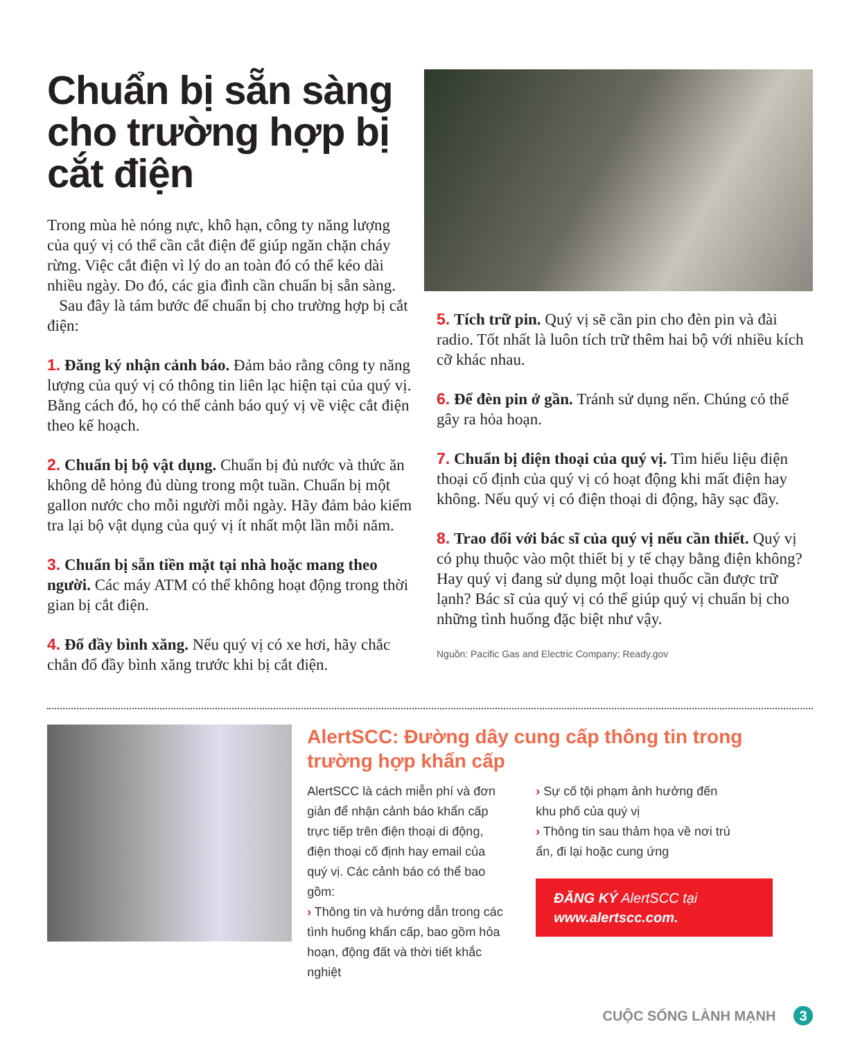Chuẩn bị sẵn sàng cho trường hợp bị cắt điện
Trong mùa hè nóng nực, khô hạn, công ty năng lượng của quý vị có thể cần cắt điện để giúp ngăn chặn cháy rừng. Việc cắt điện vì lý do an toàn đó có thể kéo dài nhiều ngày. Do đó, các gia đình cần chuẩn bị sẵn sàng.
Sau đây là tám bước để chuẩn bị cho trường hợp bị cắt điện:
1. Đăng ký nhận cảnh báo. Đảm bảo rằng công ty năng lượng của quý vị có thông tin liên lạc hiện tại của quý vị. Bằng cách đó, họ có thể cảnh báo quý vị về việc cắt điện theo kế hoạch.
2. Chuẩn bị bộ vật dụng. Chuẩn bị đủ nước và thức ăn không dễ hỏng đủ dùng trong một tuần. Chuẩn bị một gallon nước cho mỗi người mỗi ngày. Hãy đảm bảo kiểm tra lại bộ vật dụng của quý vị ít nhất một lần mỗi năm.
3. Chuẩn bị sẵn tiền mặt tại nhà hoặc mang theo người. Các máy ATM có thể không hoạt động trong thời gian bị cắt điện.
4. Đổ đầy bình xăng. Nếu quý vị có xe hơi, hãy chắc chắn đổ đầy bình xăng trước khi bị cắt điện.
5. Tích trữ pin. Quý vị sẽ cần pin cho đèn pin và đài radio. Tốt nhất là luôn tích trữ thêm hai bộ với nhiều kích cỡ khác nhau.
6. Để đèn pin ở gần. Tránh sử dụng nến. Chúng có thể gây ra hỏa hoạn.
7. Chuẩn bị điện thoại của quý vị. Tìm hiểu liệu điện thoại cố định của quý vị có hoạt động khi mất điện hay không. Nếu quý vị có điện thoại di động, hãy sạc đầy.
8. Trao đổi với bác sĩ của quý vị nếu cần thiết. Quý vị có phụ thuộc vào một thiết bị y tế chạy bằng điện không? Hay quý vị đang sử dụng một loại thuốc cần được trữ lạnh? Bác sĩ của quý vị có thể giúp quý vị chuẩn bị cho những tình huống đặc biệt như vậy.
Nguồn: Pacific Gas and Electric Company; Ready.gov
AlertSCC: Đường dây cung cấp thông tin trong trường hợp khẩn cấp
AlertSCC là cách miễn phí và đơn giản để nhận cảnh báo khẩn cấp trực tiếp trên điện thoại di động, điện thoại cố định hay email của quý vị. Các cảnh báo có thể bao gồm:
› Thông tin và hướng dẫn trong các tình huống khẩn cấp, bao gồm hỏa hoạn, động đất và thời tiết khắc nghiệt
› Sự cố tội phạm ảnh hưởng đến khu phố của quý vị
› Thông tin sau thảm họa về nơi trú ẩn, đi lại hoặc cung ứng
ĐĂNG KÝ AlertSCC tại www.alertscc.com.
CUỘC SỐNG LÀNH MẠNH 3